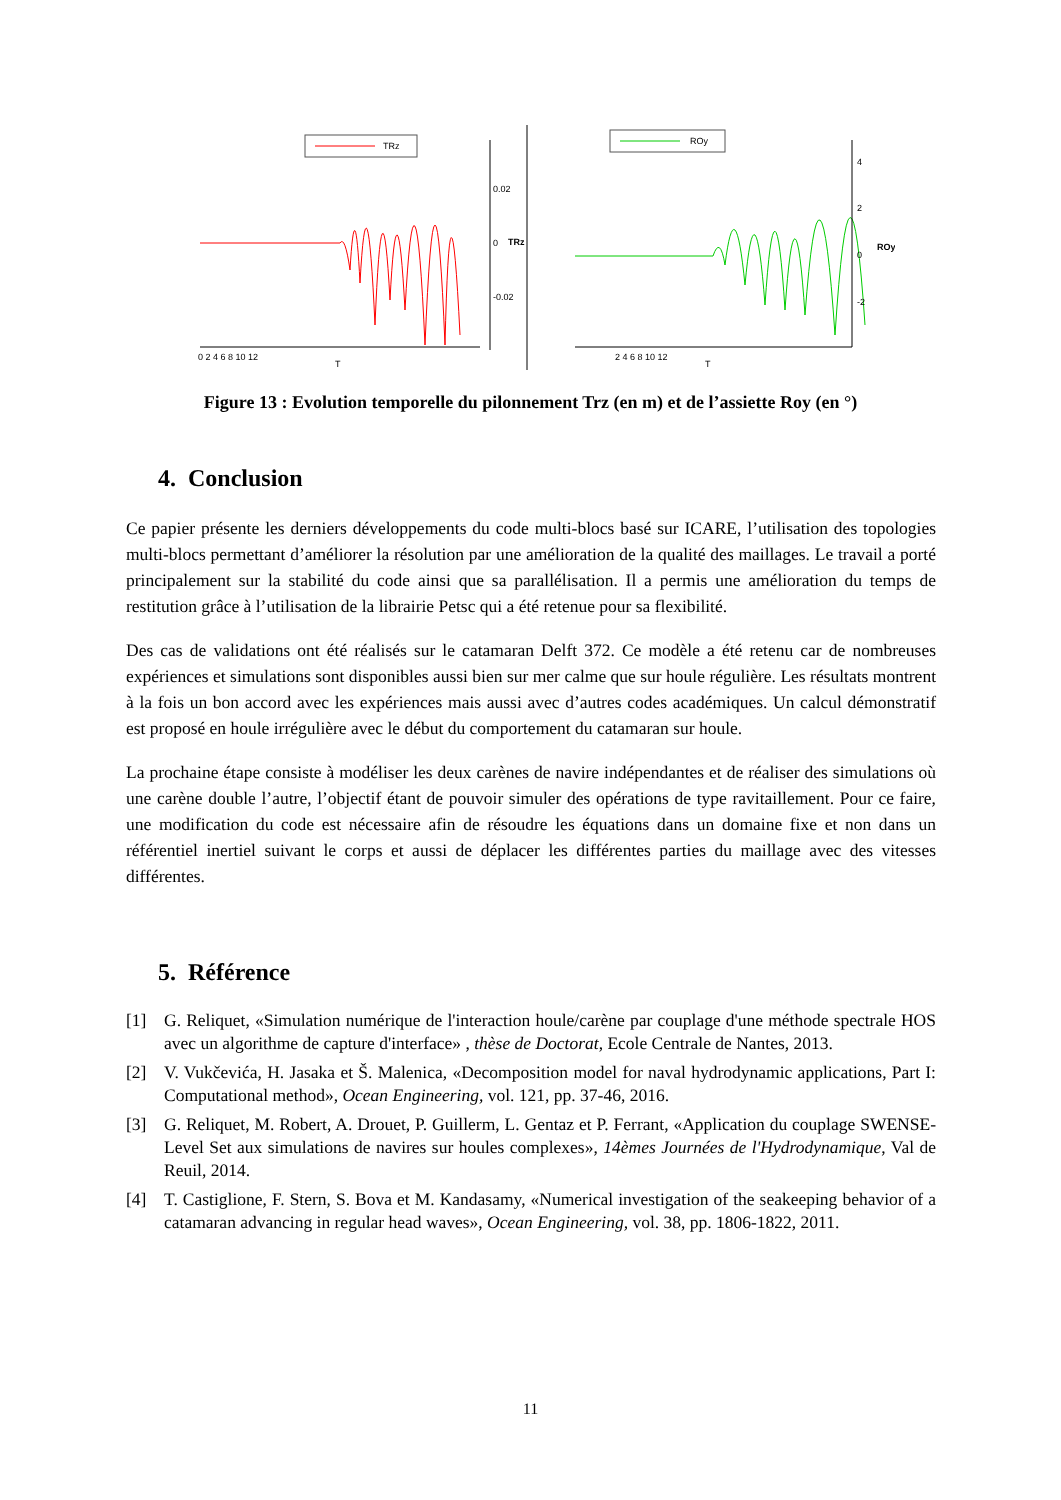TRz
0.02
0
-0.02
TRz
0 2 4 6 8 10 12
T
ROy
4
2
0
-2
ROy
2 4 6 8 10 12
T
Figure 13 : Evolution temporelle du pilonnement Trz (en m) et de l’assiette Roy (en °)
4. Conclusion
Ce papier présente les derniers développements du code multi-blocs basé sur ICARE, l’utilisation des topologies multi-blocs permettant d’améliorer la résolution par une amélioration de la qualité des maillages. Le travail a porté principalement sur la stabilité du code ainsi que sa parallélisation. Il a permis une amélioration du temps de restitution grâce à l’utilisation de la librairie Petsc qui a été retenue pour sa flexibilité.
Des cas de validations ont été réalisés sur le catamaran Delft 372. Ce modèle a été retenu car de nombreuses expériences et simulations sont disponibles aussi bien sur mer calme que sur houle régulière. Les résultats montrent à la fois un bon accord avec les expériences mais aussi avec d’autres codes académiques. Un calcul démonstratif est proposé en houle irrégulière avec le début du comportement du catamaran sur houle.
La prochaine étape consiste à modéliser les deux carènes de navire indépendantes et de réaliser des simulations où une carène double l’autre, l’objectif étant de pouvoir simuler des opérations de type ravitaillement. Pour ce faire, une modification du code est nécessaire afin de résoudre les équations dans un domaine fixe et non dans un référentiel inertiel suivant le corps et aussi de déplacer les différentes parties du maillage avec des vitesses différentes.
5. Référence
[1] G. Reliquet, «Simulation numérique de l'interaction houle/carène par couplage d'une méthode spectrale HOS avec un algorithme de capture d'interface» , thèse de Doctorat, Ecole Centrale de Nantes, 2013.
[2] V. Vukčevića, H. Jasaka et Š. Malenica, «Decomposition model for naval hydrodynamic applications, Part I: Computational method», Ocean Engineering, vol. 121, pp. 37-46, 2016.
[3] G. Reliquet, M. Robert, A. Drouet, P. Guillerm, L. Gentaz et P. Ferrant, «Application du couplage SWENSE-Level Set aux simulations de navires sur houles complexes», 14èmes Journées de l'Hydrodynamique, Val de Reuil, 2014.
[4] T. Castiglione, F. Stern, S. Bova et M. Kandasamy, «Numerical investigation of the seakeeping behavior of a catamaran advancing in regular head waves», Ocean Engineering, vol. 38, pp. 1806-1822, 2011.
11